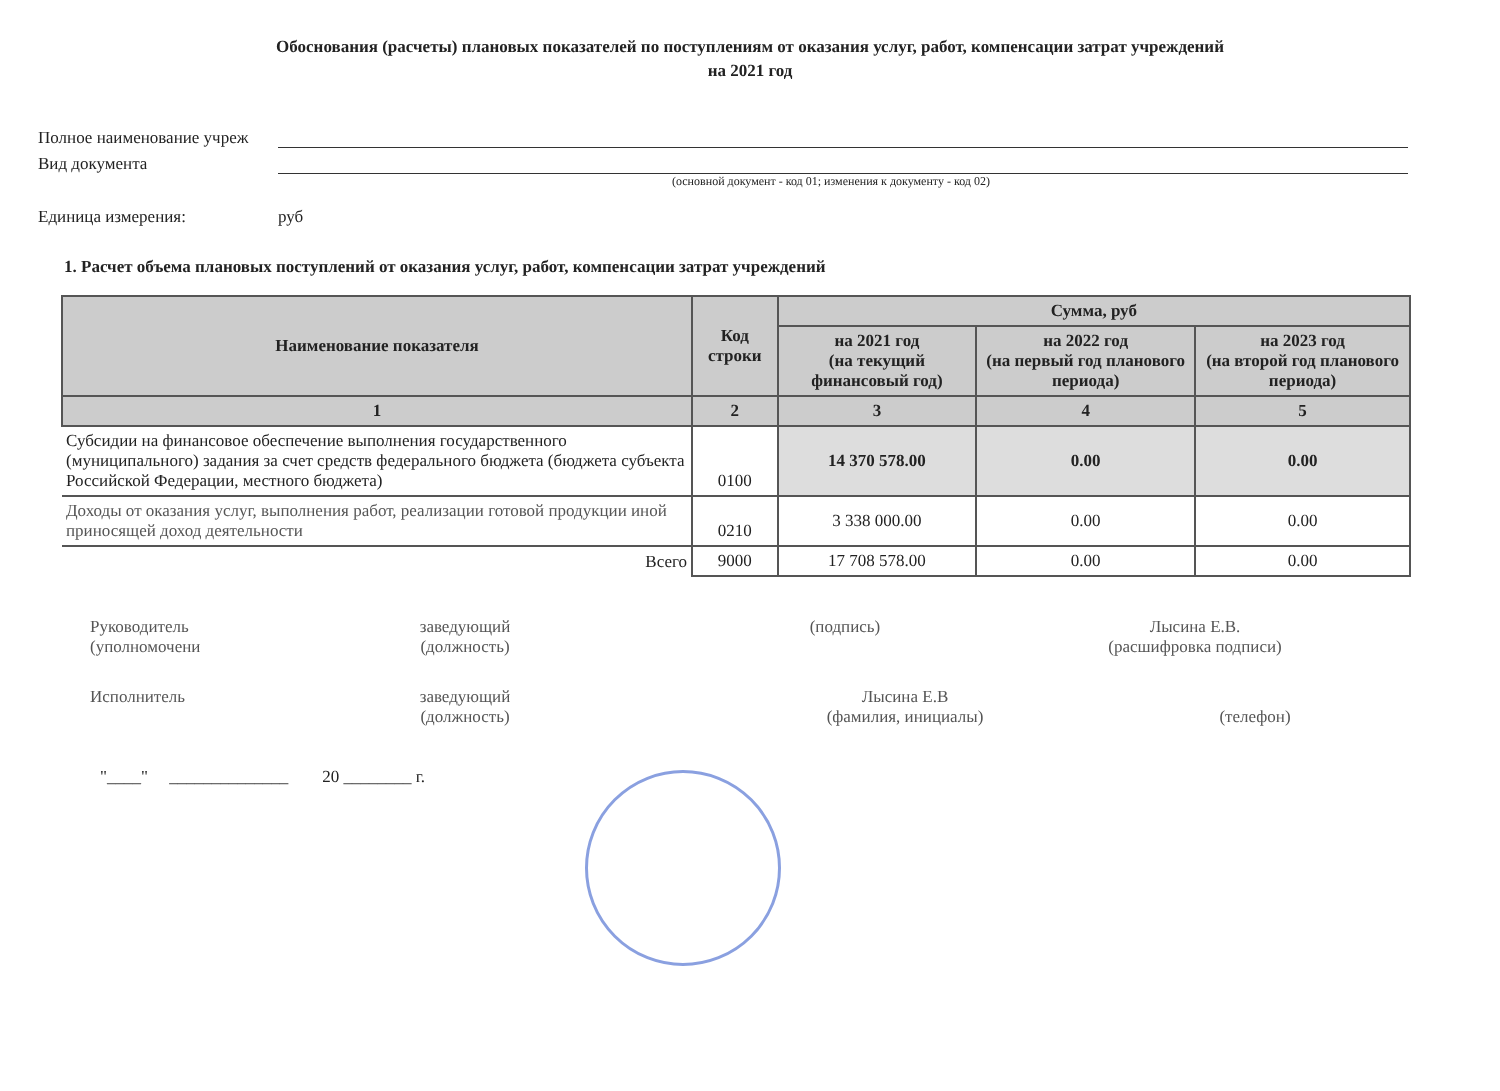Обоснования (расчеты) плановых показателей по поступлениям от оказания услуг, работ, компенсации затрат учреждений
на 2021 год
Полное наименование учреж
Вид документа
(основной документ - код 01; изменения к документу - код 02)
Единица измерения: руб
1. Расчет объема плановых поступлений от оказания услуг, работ, компенсации затрат учреждений
| Наименование показателя | Код строки | Сумма, руб | | |
| --- | --- | --- | --- | --- |
| | | на 2021 год (на текущий финансовый год) | на 2022 год (на первый год планового периода) | на 2023 год (на второй год планового периода) |
| 1 | 2 | 3 | 4 | 5 |
| Субсидии на финансовое обеспечение выполнения государственного (муниципального) задания за счет средств федерального бюджета (бюджета субъекта Российской Федерации, местного бюджета) | 0100 | 14 370 578.00 | 0.00 | 0.00 |
| Доходы от оказания услуг, выполнения работ, реализации готовой продукции иной приносящей доход деятельности | 0210 | 3 338 000.00 | 0.00 | 0.00 |
| Всего | 9000 | 17 708 578.00 | 0.00 | 0.00 |
Руководитель
(уполномочени
заведующий
(должность)
(подпись) Лысина Е.В.
(расшифровка подписи)
Исполнитель заведующий
(должность)
Лысина Е.В
(фамилия, инициалы)
(телефон)
"____" ______________ 20 ________ г.